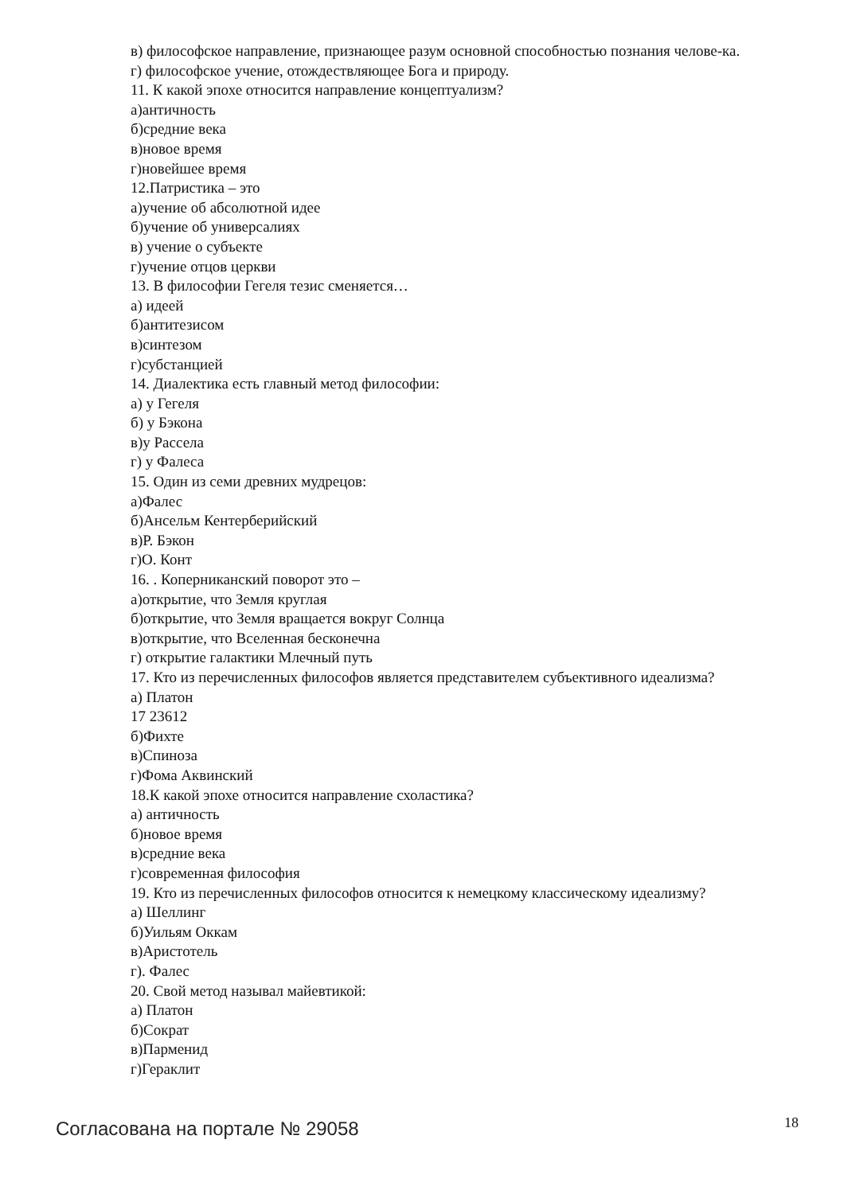в) философское направление, признающее разум основной способностью познания челове-ка.
г) философское учение, отождествляющее Бога и природу.
11. К какой эпохе относится направление концептуализм?
а)античность
б)средние века
в)новое время
г)новейшее время
12.Патристика – это
а)учение об абсолютной идее
б)учение об универсалиях
в) учение о субъекте
г)учение отцов церкви
13. В философии Гегеля тезис сменяется…
а) идеей
б)антитезисом
в)синтезом
г)субстанцией
14. Диалектика есть главный метод философии:
а) у Гегеля
б) у Бэкона
в)у Рассела
г) у Фалеса
15. Один из семи древних мудрецов:
а)Фалес
б)Ансельм Кентерберийский
в)Р. Бэкон
г)О. Конт
16. . Коперниканский поворот это –
а)открытие, что Земля круглая
б)открытие, что Земля вращается вокруг Солнца
в)открытие, что Вселенная бесконечна
г) открытие галактики Млечный путь
17. Кто из перечисленных философов является представителем субъективного идеализма?
а) Платон
17 23612
б)Фихте
в)Спиноза
г)Фома Аквинский
18.К какой эпохе относится направление схоластика?
а) античность
б)новое время
в)средние века
г)современная философия
19. Кто из перечисленных философов относится к немецкому классическому идеализму?
а) Шеллинг
б)Уильям Оккам
в)Аристотель
г). Фалес
20. Свой метод называл майевтикой:
а) Платон
б)Сократ
в)Парменид
г)Гераклит
Согласована на портале № 29058 18